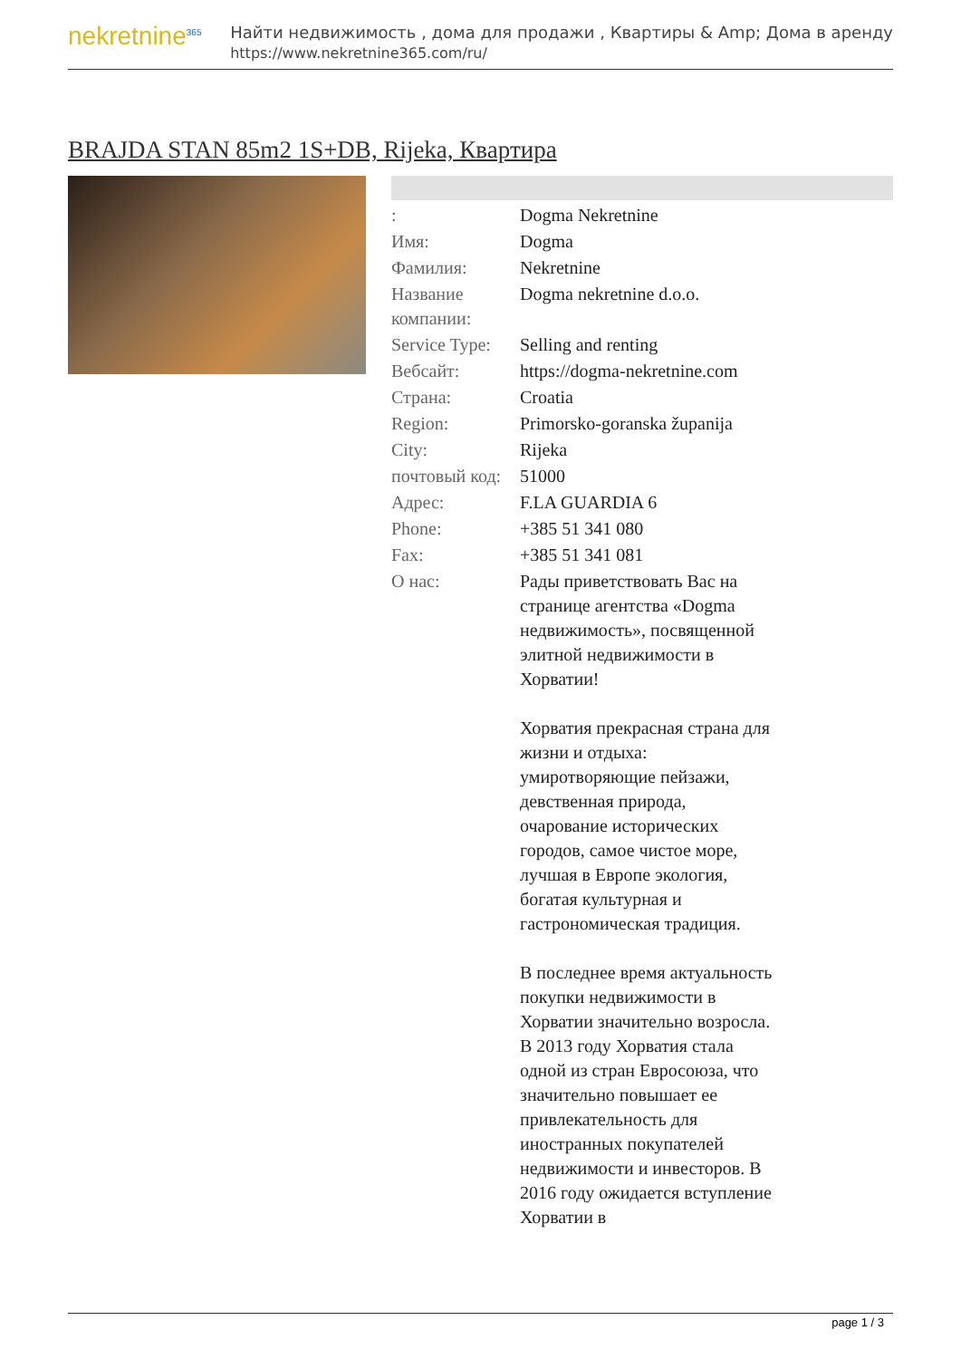nekretnine<sup>365</sup>
Найти недвижимость , дома для продажи , Квартиры & Amp; Дома в аренду
https://www.nekretnine365.com/ru/
BRAJDA STAN 85m2 1S+DB, Rijeka, Квартира
| : | Dogma Nekretnine |
| Имя: | Dogma |
| Фамилия: | Nekretnine |
| Название компании: | Dogma nekretnine d.o.o. |
| Service Type: | Selling and renting |
| Вебсайт: | https://dogma-nekretnine.com |
| Страна: | Croatia |
| Region: | Primorsko-goranska županija |
| City: | Rijeka |
| почтовый код: | 51000 |
| Адрес: | F.LA GUARDIA 6 |
| Phone: | +385 51 341 080 |
| Fax: | +385 51 341 081 |
| О нас: | Рады приветствовать Вас на странице агентства «Dogma недвижимость», посвященной элитной недвижимости в Хорватии! Хорватия прекрасная страна для жизни и отдыха: умиротворяющие пейзажи, девственная природа, очарование исторических городов, самое чистое море, лучшая в Европе экология, богатая культурная и гастрономическая традиция. В последнее время актуальность покупки недвижимости в Хорватии значительно возросла. В 2013 году Хорватия стала одной из стран Евросоюза, что значительно повышает ее привлекательность для иностранных покупателей недвижимости и инвесторов. В 2016 году ожидается вступление Хорватии в |
page 1 / 3